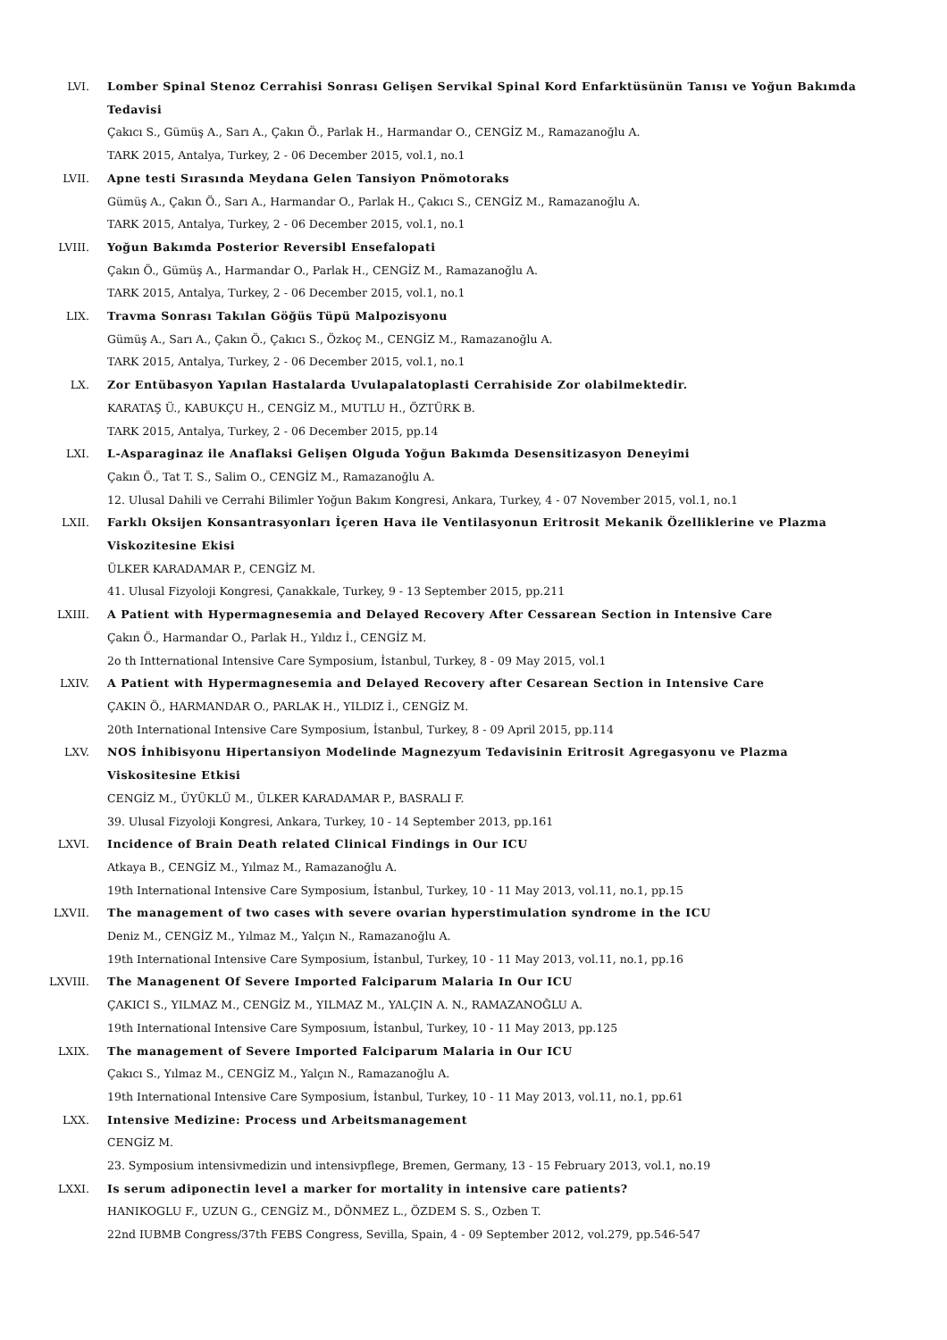LVI. Lomber Spinal Stenoz Cerrahisi Sonrası Gelişen Servikal Spinal Kord Enfarktüsünün Tanısı ve Yoğun Bakımda Tedavisi
Çakıcı S., Gümüş A., Sarı A., Çakın Ö., Parlak H., Harmandar O., CENGİZ M., Ramazanoğlu A.
TARK 2015, Antalya, Turkey, 2 - 06 December 2015, vol.1, no.1
LVII. Apne testi Sırasında Meydana Gelen Tansiyon Pnömotoraks
Gümüş A., Çakın Ö., Sarı A., Harmandar O., Parlak H., Çakıcı S., CENGİZ M., Ramazanoğlu A.
TARK 2015, Antalya, Turkey, 2 - 06 December 2015, vol.1, no.1
LVIII. Yoğun Bakımda Posterior Reversibl Ensefalopati
Çakın Ö., Gümüş A., Harmandar O., Parlak H., CENGİZ M., Ramazanoğlu A.
TARK 2015, Antalya, Turkey, 2 - 06 December 2015, vol.1, no.1
LIX. Travma Sonrası Takılan Göğüs Tüpü Malpozisyonu
Gümüş A., Sarı A., Çakın Ö., Çakıcı S., Özkoç M., CENGİZ M., Ramazanoğlu A.
TARK 2015, Antalya, Turkey, 2 - 06 December 2015, vol.1, no.1
LX. Zor Entübasyon Yapılan Hastalarda Uvulapalatoplasti Cerrahiside Zor olabilmektedir.
KARATAŞ Ü., KABUKÇU H., CENGİZ M., MUTLU H., ÖZTÜRK B.
TARK 2015, Antalya, Turkey, 2 - 06 December 2015, pp.14
LXI. L-Asparaginaz ile Anaflaksi Gelişen Olguda Yoğun Bakımda Desensitizasyon Deneyimi
Çakın Ö., Tat T. S., Salim O., CENGİZ M., Ramazanoğlu A.
12. Ulusal Dahili ve Cerrahi Bilimler Yoğun Bakım Kongresi, Ankara, Turkey, 4 - 07 November 2015, vol.1, no.1
LXII. Farklı Oksijen Konsantrasyonları İçeren Hava ile Ventilasyonun Eritrosit Mekanik Özelliklerine ve Plazma Viskozitesine Ekisi
ÜLKER KARADAMAR P., CENGİZ M.
41. Ulusal Fizyoloji Kongresi, Çanakkale, Turkey, 9 - 13 September 2015, pp.211
LXIII. A Patient with Hypermagnesemia and Delayed Recovery After Cessarean Section in Intensive Care
Çakın Ö., Harmandar O., Parlak H., Yıldız İ., CENGİZ M.
2o th Intternational Intensive Care Symposium, İstanbul, Turkey, 8 - 09 May 2015, vol.1
LXIV. A Patient with Hypermagnesemia and Delayed Recovery after Cesarean Section in Intensive Care
ÇAKIN Ö., HARMANDAR O., PARLAK H., YILDIZ İ., CENGİZ M.
20th International Intensive Care Symposium, İstanbul, Turkey, 8 - 09 April 2015, pp.114
LXV. NOS İnhibisyonu Hipertansiyon Modelinde Magnezyum Tedavisinin Eritrosit Agregasyonu ve Plazma Viskositesine Etkisi
CENGİZ M., ÜYÜKLÜ M., ÜLKER KARADAMAR P., BASRALI F.
39. Ulusal Fizyoloji Kongresi, Ankara, Turkey, 10 - 14 September 2013, pp.161
LXVI. Incidence of Brain Death related Clinical Findings in Our ICU
Atkaya B., CENGİZ M., Yılmaz M., Ramazanoğlu A.
19th International Intensive Care Symposium, İstanbul, Turkey, 10 - 11 May 2013, vol.11, no.1, pp.15
LXVII. The management of two cases with severe ovarian hyperstimulation syndrome in the ICU
Deniz M., CENGİZ M., Yılmaz M., Yalçın N., Ramazanoğlu A.
19th International Intensive Care Symposium, İstanbul, Turkey, 10 - 11 May 2013, vol.11, no.1, pp.16
LXVIII. The Managenent Of Severe Imported Falciparum Malaria In Our ICU
ÇAKICI S., YILMAZ M., CENGİZ M., YILMAZ M., YALÇIN A. N., RAMAZANOĞLU A.
19th International Intensive Care Symposıum, İstanbul, Turkey, 10 - 11 May 2013, pp.125
LXIX. The management of Severe Imported Falciparum Malaria in Our ICU
Çakıcı S., Yılmaz M., CENGİZ M., Yalçın N., Ramazanoğlu A.
19th International Intensive Care Symposium, İstanbul, Turkey, 10 - 11 May 2013, vol.11, no.1, pp.61
LXX. Intensive Medizine: Process und Arbeitsmanagement
CENGİZ M.
23. Symposium intensivmedizin und intensivpflege, Bremen, Germany, 13 - 15 February 2013, vol.1, no.19
LXXI. Is serum adiponectin level a marker for mortality in intensive care patients?
HANIKOGLU F., UZUN G., CENGİZ M., DÖNMEZ L., ÖZDEM S. S., Ozben T.
22nd IUBMB Congress/37th FEBS Congress, Sevilla, Spain, 4 - 09 September 2012, vol.279, pp.546-547